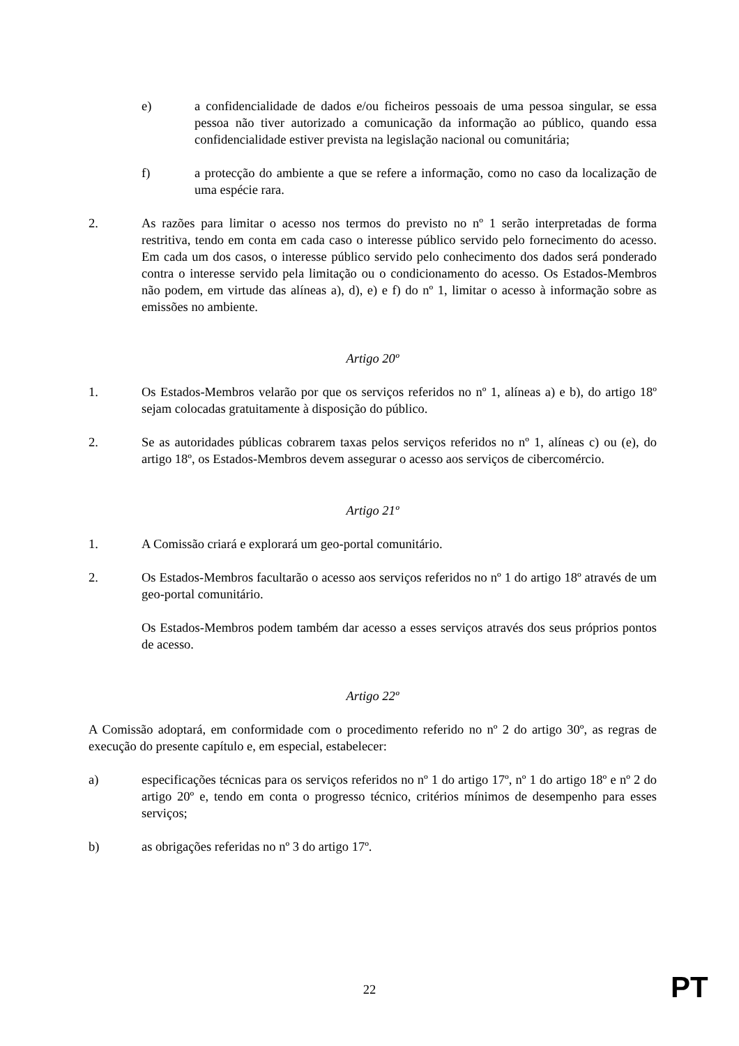e) a confidencialidade de dados e/ou ficheiros pessoais de uma pessoa singular, se essa pessoa não tiver autorizado a comunicação da informação ao público, quando essa confidencialidade estiver prevista na legislação nacional ou comunitária;
f) a protecção do ambiente a que se refere a informação, como no caso da localização de uma espécie rara.
2. As razões para limitar o acesso nos termos do previsto no nº 1 serão interpretadas de forma restritiva, tendo em conta em cada caso o interesse público servido pelo fornecimento do acesso. Em cada um dos casos, o interesse público servido pelo conhecimento dos dados será ponderado contra o interesse servido pela limitação ou o condicionamento do acesso. Os Estados-Membros não podem, em virtude das alíneas a), d), e) e f) do nº 1, limitar o acesso à informação sobre as emissões no ambiente.
Artigo 20º
1. Os Estados-Membros velarão por que os serviços referidos no nº 1, alíneas a) e b), do artigo 18º sejam colocadas gratuitamente à disposição do público.
2. Se as autoridades públicas cobrarem taxas pelos serviços referidos no nº 1, alíneas c) ou (e), do artigo 18º, os Estados-Membros devem assegurar o acesso aos serviços de cibercomércio.
Artigo 21º
1. A Comissão criará e explorará um geo-portal comunitário.
2. Os Estados-Membros facultarão o acesso aos serviços referidos no nº 1 do artigo 18º através de um geo-portal comunitário.
Os Estados-Membros podem também dar acesso a esses serviços através dos seus próprios pontos de acesso.
Artigo 22º
A Comissão adoptará, em conformidade com o procedimento referido no nº 2 do artigo 30º, as regras de execução do presente capítulo e, em especial, estabelecer:
a) especificações técnicas para os serviços referidos no nº 1 do artigo 17º, nº 1 do artigo 18º e nº 2 do artigo 20º e, tendo em conta o progresso técnico, critérios mínimos de desempenho para esses serviços;
b) as obrigações referidas no nº 3 do artigo 17º.
22 PT